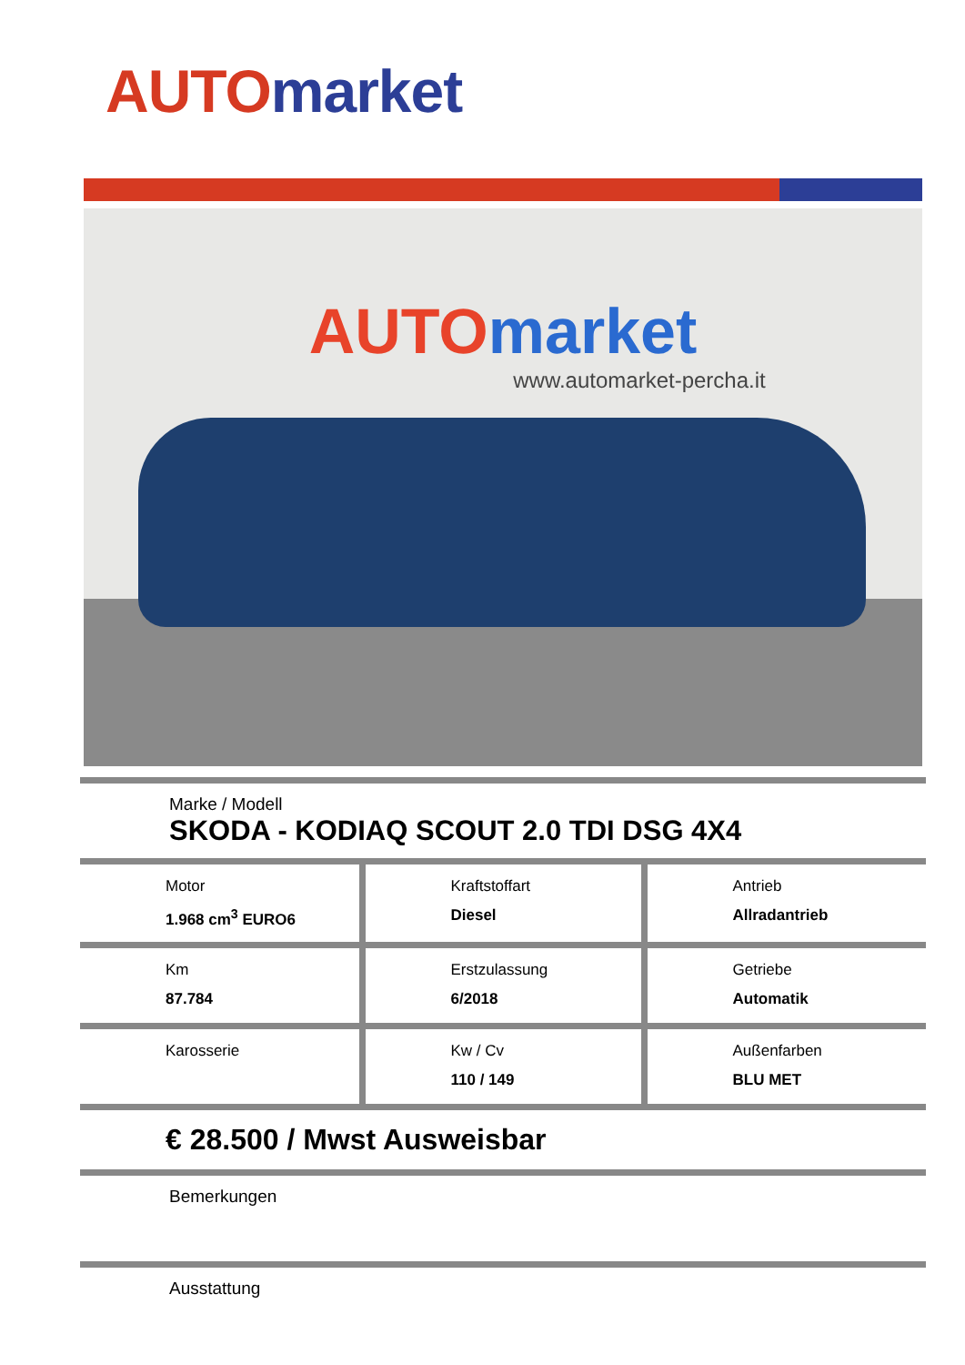AUTO market
AUTO market
www.automarket-percha.it
Marke / Modell
SKODA - KODIAQ SCOUT 2.0 TDI DSG 4X4
| Motor 1.968 cm<sup>3</sup> EURO6 | Kraftstoffart Diesel | Antrieb Allradantrieb |
| Km 87.784 | Erstzulassung 6/2018 | Getriebe Automatik |
| Karosserie | Kw / Cv 110 / 149 | Außenfarben BLU MET |
€ 28.500 / Mwst Ausweisbar
Bemerkungen
Ausstattung